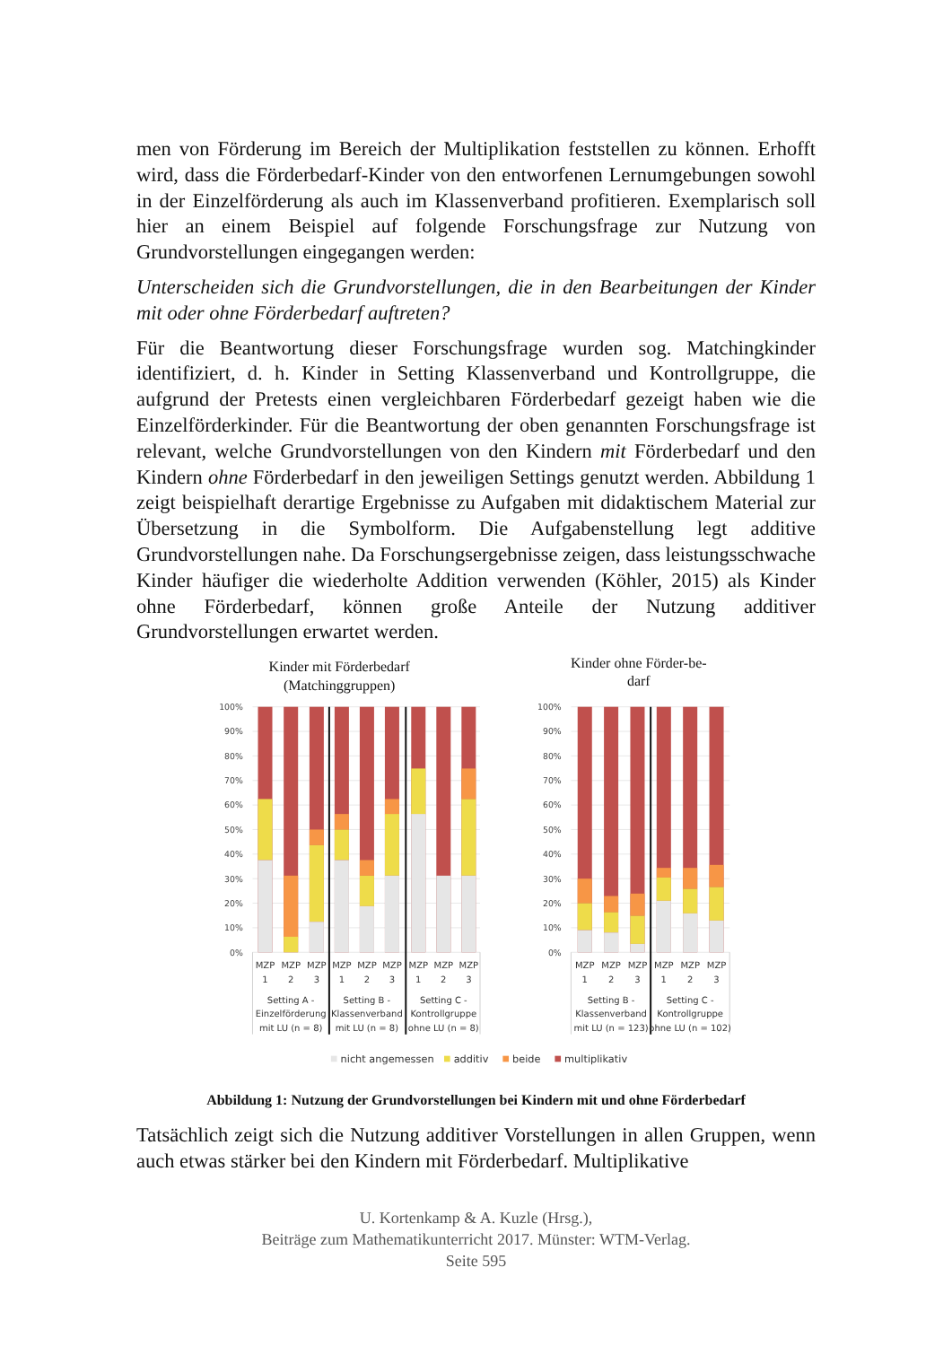men von Förderung im Bereich der Multiplikation feststellen zu können. Erhofft wird, dass die Förderbedarf-Kinder von den entworfenen Lernumgebungen sowohl in der Einzelförderung als auch im Klassenverband profitieren. Exemplarisch soll hier an einem Beispiel auf folgende Forschungsfrage zur Nutzung von Grundvorstellungen eingegangen werden:
Unterscheiden sich die Grundvorstellungen, die in den Bearbeitungen der Kinder mit oder ohne Förderbedarf auftreten?
Für die Beantwortung dieser Forschungsfrage wurden sog. Matchingkinder identifiziert, d. h. Kinder in Setting Klassenverband und Kontrollgruppe, die aufgrund der Pretests einen vergleichbaren Förderbedarf gezeigt haben wie die Einzelförderkinder. Für die Beantwortung der oben genannten Forschungsfrage ist relevant, welche Grundvorstellungen von den Kindern mit Förderbedarf und den Kindern ohne Förderbedarf in den jeweiligen Settings genutzt werden. Abbildung 1 zeigt beispielhaft derartige Ergebnisse zu Aufgaben mit didaktischem Material zur Übersetzung in die Symbolform. Die Aufgabenstellung legt additive Grundvorstellungen nahe. Da Forschungsergebnisse zeigen, dass leistungsschwache Kinder häufiger die wiederholte Addition verwenden (Köhler, 2015) als Kinder ohne Förderbedarf, können große Anteile der Nutzung additiver Grundvorstellungen erwartet werden.
Kinder mit Förderbedarf
(Matchinggruppen)
Kinder ohne Förder-be-
darf
100%
90%
80%
70%
60%
50%
40%
30%
20%
10%
0%
100%
90%
80%
70%
60%
50%
40%
30%
20%
10%
0%
MZP
1
MZP
2
MZP
3
MZP
1
MZP
2
MZP
3
MZP
1
MZP
2
MZP
3
MZP
1
MZP
2
MZP
3
MZP
1
MZP
2
MZP
3
Setting A -
Einzelförderung
mit LU (n = 8)
Setting B -
Klassenverband
mit LU (n = 8)
Setting C -
Kontrollgruppe
ohne LU (n = 8)
Setting B -
Klassenverband
mit LU (n = 123)
Setting C -
Kontrollgruppe
ohne LU (n = 102)
nicht angemessen
additiv
beide
multiplikativ
Abbildung 1: Nutzung der Grundvorstellungen bei Kindern mit und ohne Förderbedarf
Tatsächlich zeigt sich die Nutzung additiver Vorstellungen in allen Gruppen, wenn auch etwas stärker bei den Kindern mit Förderbedarf. Multiplikative
U. Kortenkamp & A. Kuzle (Hrsg.),
Beiträge zum Mathematikunterricht 2017. Münster: WTM-Verlag.
Seite 595